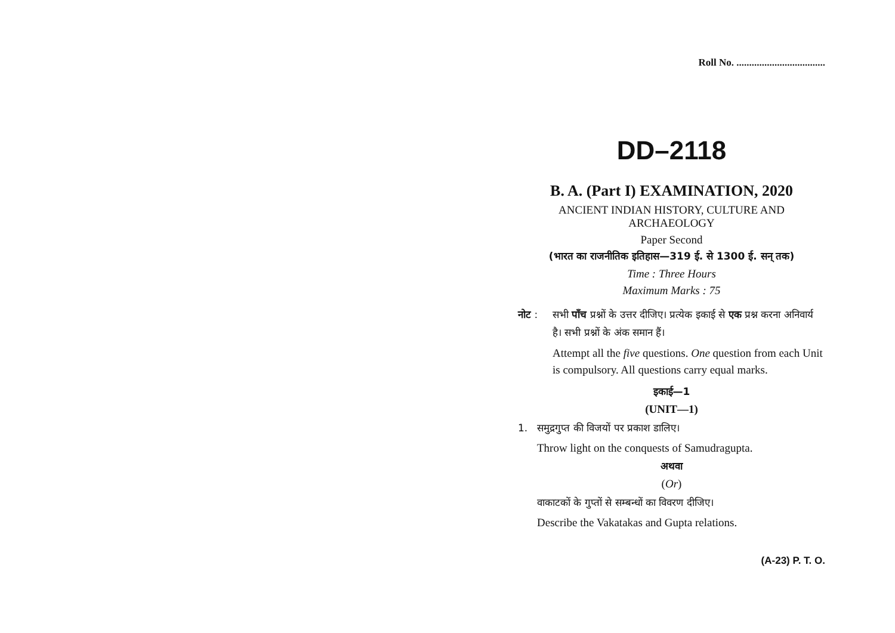Roll No. ...................................
DD–2118
B. A. (Part I) EXAMINATION, 2020
ANCIENT INDIAN HISTORY, CULTURE AND
ARCHAEOLOGY
Paper Second
(भारत का राजनीतिक इतिहास—319 ई. से 1300 ई. सन् तक)
Time : Three Hours
Maximum Marks : 75
नोट : सभी पाँच प्रश्नों के उत्तर दीजिए। प्रत्येक इकाई से एक प्रश्न करना अनिवार्य है। सभी प्रश्नों के अंक समान हैं।
Attempt all the five questions. One question from each Unit is compulsory. All questions carry equal marks.
इकाई—1
(UNIT—1)
1. समुद्रगुप्त की विजयों पर प्रकाश डालिए।
Throw light on the conquests of Samudragupta.
अथवा
(Or)
वाकाटकों के गुप्तों से सम्बन्धों का विवरण दीजिए।
Describe the Vakatakas and Gupta relations.
(A-23) P. T. O.